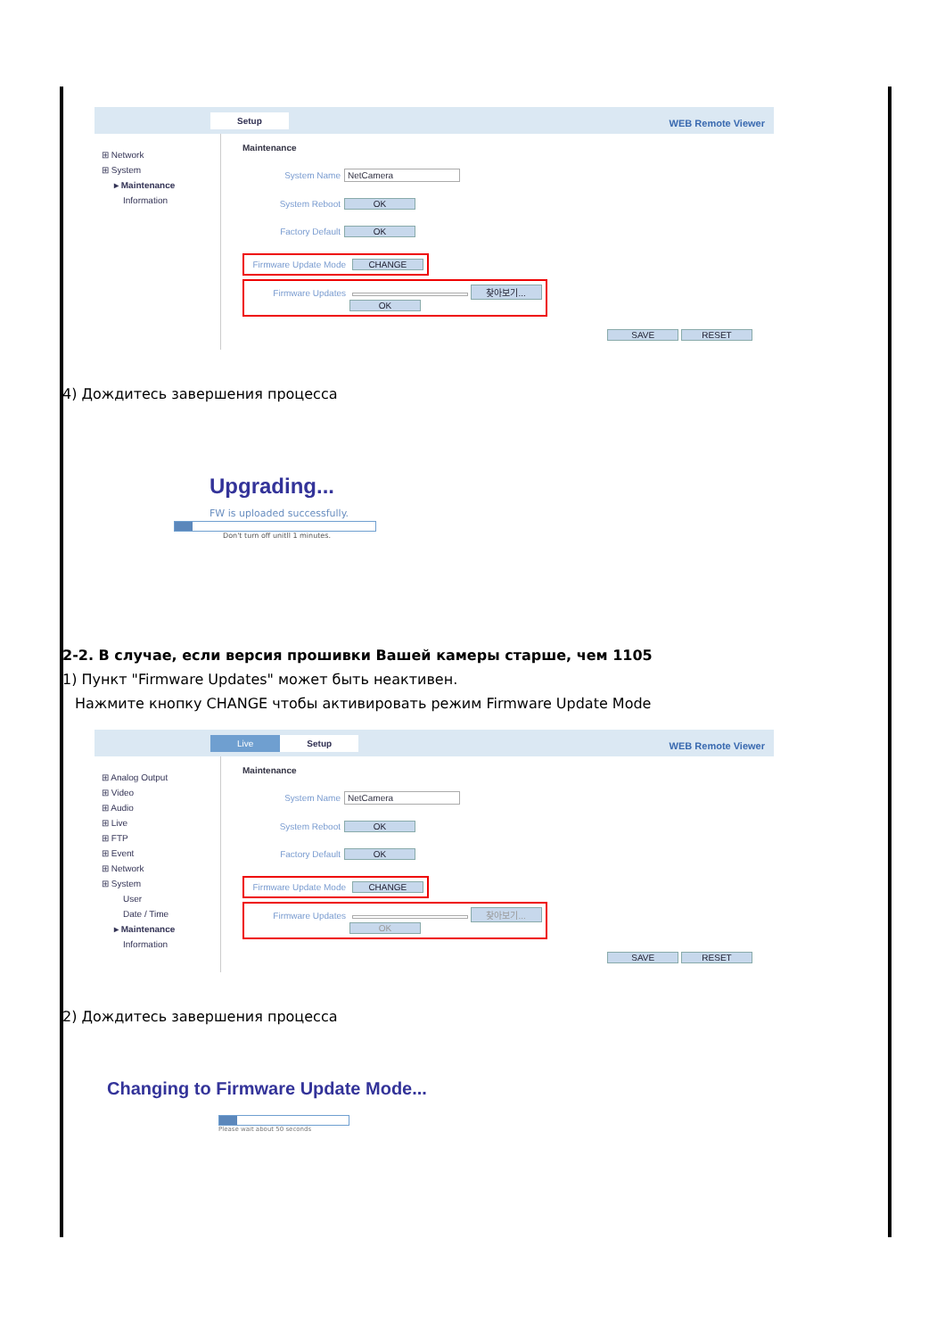Setup
WEB Remote Viewer
⊞ Network
⊞ System
▸ Maintenance
Information
Maintenance
System Name NetCamera
System Reboot OK
Factory Default OK
Firmware Update Mode CHANGE
Firmware Updates 찾아보기...
OK
SAVE RESET
4) Дождитесь завершения процесса
Upgrading...
FW is uploaded successfully.
Don't turn off unitll 1 minutes.
2-2. В случае, если версия прошивки Вашей камеры старше, чем 1105
1) Пункт "Firmware Updates" может быть неактивен.
Нажмите кнопку CHANGE чтобы активировать режим Firmware Update Mode
Live Setup
WEB Remote Viewer
⊞ Analog Output
⊞ Video
⊞ Audio
⊞ Live
⊞ FTP
⊞ Event
⊞ Network
⊞ System
User
Date / Time
▸ Maintenance
Information
Maintenance
System Name NetCamera
System Reboot OK
Factory Default OK
Firmware Update Mode CHANGE
Firmware Updates 찾아보기...
OK
SAVE RESET
2) Дождитесь завершения процесса
Changing to Firmware Update Mode...
Please wait about 50 seconds